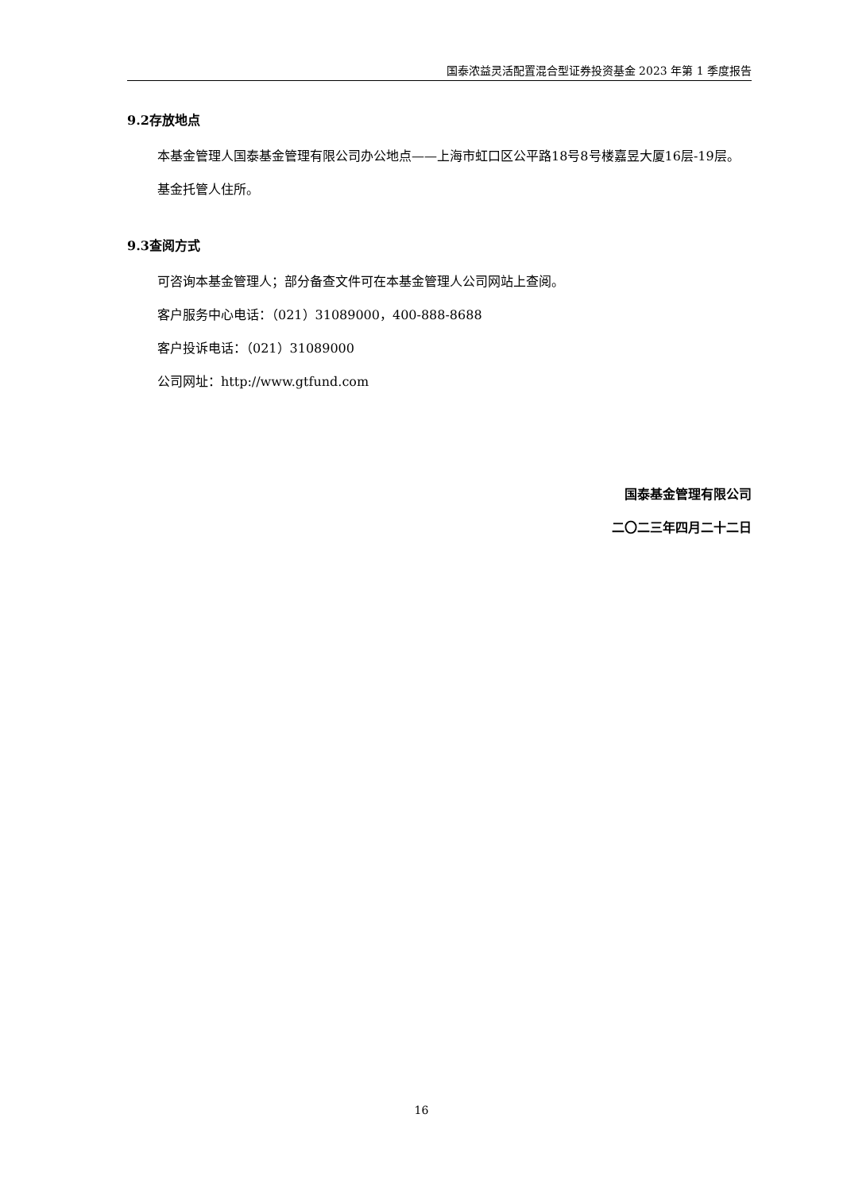国泰浓益灵活配置混合型证券投资基金 2023 年第 1 季度报告
9.2存放地点
本基金管理人国泰基金管理有限公司办公地点——上海市虹口区公平路18号8号楼嘉昱大厦16层-19层。
基金托管人住所。
9.3查阅方式
可咨询本基金管理人；部分备查文件可在本基金管理人公司网站上查阅。
客户服务中心电话：（021）31089000，400-888-8688
客户投诉电话：（021）31089000
公司网址：http://www.gtfund.com
国泰基金管理有限公司
二〇二三年四月二十二日
16